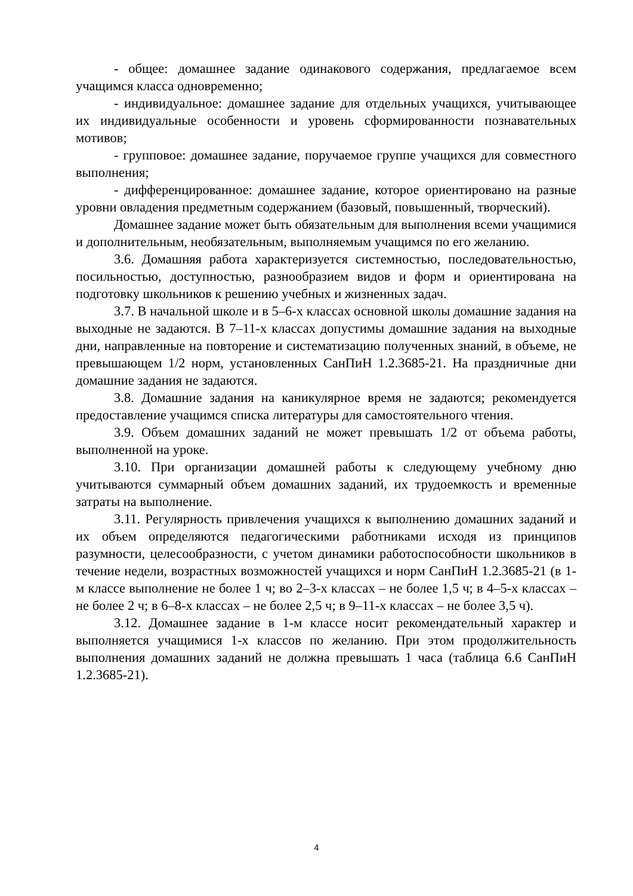- общее: домашнее задание одинакового содержания, предлагаемое всем учащимся класса одновременно;
- индивидуальное: домашнее задание для отдельных учащихся, учитывающее их индивидуальные особенности и уровень сформированности познавательных мотивов;
- групповое: домашнее задание, поручаемое группе учащихся для совместного выполнения;
- дифференцированное: домашнее задание, которое ориентировано на разные уровни овладения предметным содержанием (базовый, повышенный, творческий).
Домашнее задание может быть обязательным для выполнения всеми учащимися и дополнительным, необязательным, выполняемым учащимся по его желанию.
3.6. Домашняя работа характеризуется системностью, последовательностью, посильностью, доступностью, разнообразием видов и форм и ориентирована на подготовку школьников к решению учебных и жизненных задач.
3.7. В начальной школе и в 5–6-х классах основной школы домашние задания на выходные не задаются. В 7–11-х классах допустимы домашние задания на выходные дни, направленные на повторение и систематизацию полученных знаний, в объеме, не превышающем 1/2 норм, установленных СанПиН 1.2.3685-21. На праздничные дни домашние задания не задаются.
3.8. Домашние задания на каникулярное время не задаются; рекомендуется предоставление учащимся списка литературы для самостоятельного чтения.
3.9. Объем домашних заданий не может превышать 1/2 от объема работы, выполненной на уроке.
3.10. При организации домашней работы к следующему учебному дню учитываются суммарный объем домашних заданий, их трудоемкость и временные затраты на выполнение.
3.11. Регулярность привлечения учащихся к выполнению домашних заданий и их объем определяются педагогическими работниками исходя из принципов разумности, целесообразности, с учетом динамики работоспособности школьников в течение недели, возрастных возможностей учащихся и норм СанПиН 1.2.3685-21 (в 1-м классе выполнение не более 1 ч; во 2–3-х классах – не более 1,5 ч; в 4–5-х классах – не более 2 ч; в 6–8-х классах – не более 2,5 ч; в 9–11-х классах – не более 3,5 ч).
3.12. Домашнее задание в 1-м классе носит рекомендательный характер и выполняется учащимися 1-х классов по желанию. При этом продолжительность выполнения домашних заданий не должна превышать 1 часа (таблица 6.6 СанПиН 1.2.3685-21).
4